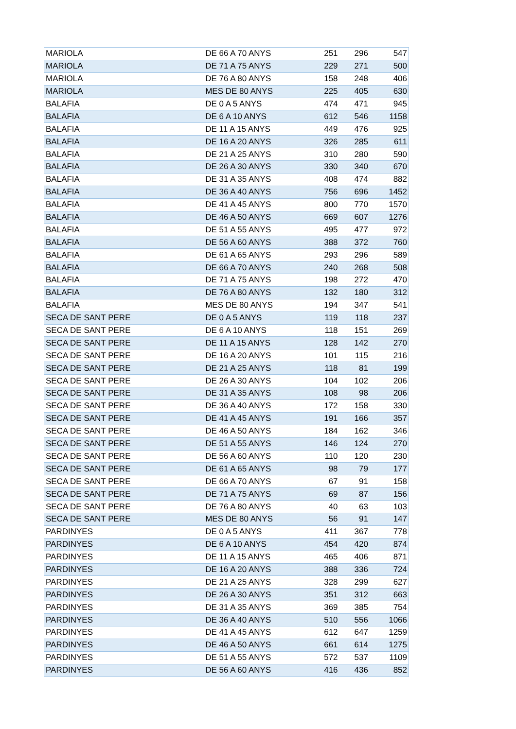| MARIOLA | DE 66 A 70 ANYS | 251 | 296 | 547 |
| MARIOLA | DE 71 A 75 ANYS | 229 | 271 | 500 |
| MARIOLA | DE 76 A 80 ANYS | 158 | 248 | 406 |
| MARIOLA | MES DE 80 ANYS | 225 | 405 | 630 |
| BALAFIA | DE 0 A 5 ANYS | 474 | 471 | 945 |
| BALAFIA | DE 6 A 10 ANYS | 612 | 546 | 1158 |
| BALAFIA | DE 11 A 15 ANYS | 449 | 476 | 925 |
| BALAFIA | DE 16 A 20 ANYS | 326 | 285 | 611 |
| BALAFIA | DE 21 A 25 ANYS | 310 | 280 | 590 |
| BALAFIA | DE 26 A 30 ANYS | 330 | 340 | 670 |
| BALAFIA | DE 31 A 35 ANYS | 408 | 474 | 882 |
| BALAFIA | DE 36 A 40 ANYS | 756 | 696 | 1452 |
| BALAFIA | DE 41 A 45 ANYS | 800 | 770 | 1570 |
| BALAFIA | DE 46 A 50 ANYS | 669 | 607 | 1276 |
| BALAFIA | DE 51 A 55 ANYS | 495 | 477 | 972 |
| BALAFIA | DE 56 A 60 ANYS | 388 | 372 | 760 |
| BALAFIA | DE 61 A 65 ANYS | 293 | 296 | 589 |
| BALAFIA | DE 66 A 70 ANYS | 240 | 268 | 508 |
| BALAFIA | DE 71 A 75 ANYS | 198 | 272 | 470 |
| BALAFIA | DE 76 A 80 ANYS | 132 | 180 | 312 |
| BALAFIA | MES DE 80 ANYS | 194 | 347 | 541 |
| SECA DE SANT PERE | DE 0 A 5 ANYS | 119 | 118 | 237 |
| SECA DE SANT PERE | DE 6 A 10 ANYS | 118 | 151 | 269 |
| SECA DE SANT PERE | DE 11 A 15 ANYS | 128 | 142 | 270 |
| SECA DE SANT PERE | DE 16 A 20 ANYS | 101 | 115 | 216 |
| SECA DE SANT PERE | DE 21 A 25 ANYS | 118 | 81 | 199 |
| SECA DE SANT PERE | DE 26 A 30 ANYS | 104 | 102 | 206 |
| SECA DE SANT PERE | DE 31 A 35 ANYS | 108 | 98 | 206 |
| SECA DE SANT PERE | DE 36 A 40 ANYS | 172 | 158 | 330 |
| SECA DE SANT PERE | DE 41 A 45 ANYS | 191 | 166 | 357 |
| SECA DE SANT PERE | DE 46 A 50 ANYS | 184 | 162 | 346 |
| SECA DE SANT PERE | DE 51 A 55 ANYS | 146 | 124 | 270 |
| SECA DE SANT PERE | DE 56 A 60 ANYS | 110 | 120 | 230 |
| SECA DE SANT PERE | DE 61 A 65 ANYS | 98 | 79 | 177 |
| SECA DE SANT PERE | DE 66 A 70 ANYS | 67 | 91 | 158 |
| SECA DE SANT PERE | DE 71 A 75 ANYS | 69 | 87 | 156 |
| SECA DE SANT PERE | DE 76 A 80 ANYS | 40 | 63 | 103 |
| SECA DE SANT PERE | MES DE 80 ANYS | 56 | 91 | 147 |
| PARDINYES | DE 0 A 5 ANYS | 411 | 367 | 778 |
| PARDINYES | DE 6 A 10 ANYS | 454 | 420 | 874 |
| PARDINYES | DE 11 A 15 ANYS | 465 | 406 | 871 |
| PARDINYES | DE 16 A 20 ANYS | 388 | 336 | 724 |
| PARDINYES | DE 21 A 25 ANYS | 328 | 299 | 627 |
| PARDINYES | DE 26 A 30 ANYS | 351 | 312 | 663 |
| PARDINYES | DE 31 A 35 ANYS | 369 | 385 | 754 |
| PARDINYES | DE 36 A 40 ANYS | 510 | 556 | 1066 |
| PARDINYES | DE 41 A 45 ANYS | 612 | 647 | 1259 |
| PARDINYES | DE 46 A 50 ANYS | 661 | 614 | 1275 |
| PARDINYES | DE 51 A 55 ANYS | 572 | 537 | 1109 |
| PARDINYES | DE 56 A 60 ANYS | 416 | 436 | 852 |